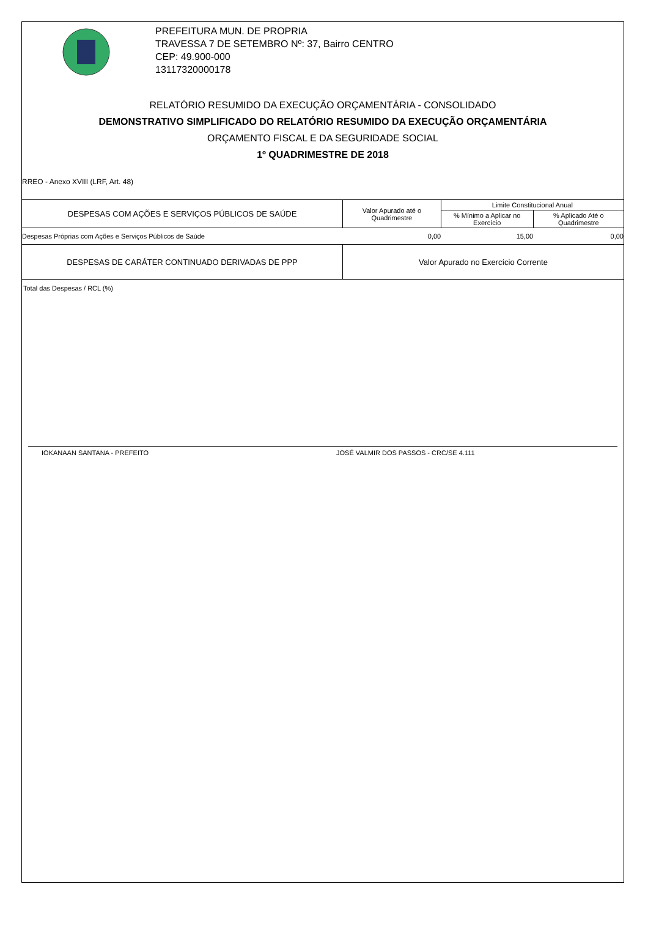PREFEITURA MUN. DE PROPRIA
TRAVESSA 7 DE SETEMBRO Nº: 37, Bairro CENTRO
CEP: 49.900-000
13117320000178
RELATÓRIO RESUMIDO DA EXECUÇÃO ORÇAMENTÁRIA - CONSOLIDADO
DEMONSTRATIVO SIMPLIFICADO DO RELATÓRIO RESUMIDO DA EXECUÇÃO ORÇAMENTÁRIA
ORÇAMENTO FISCAL E DA SEGURIDADE SOCIAL
1º QUADRIMESTRE DE 2018
RREO - Anexo XVIII (LRF, Art. 48)
| DESPESAS COM AÇÕES E SERVIÇOS PÚBLICOS DE SAÚDE | Valor Apurado até o Quadrimestre | Limite Constitucional Anual | |
| --- | --- | --- | --- |
| | | % Mínimo a Aplicar no Exercício | % Aplicado Até o Quadrimestre |
| Despesas Próprias com Ações e Serviços Públicos de Saúde | 0,00 | 15,00 | 0,00 |
| DESPESAS DE CARÁTER CONTINUADO DERIVADAS DE PPP | Valor Apurado no Exercício Corrente | | |
| Total das Despesas / RCL (%) | | | |
IOKANAAN SANTANA - PREFEITO JOSÉ VALMIR DOS PASSOS - CRC/SE 4.111